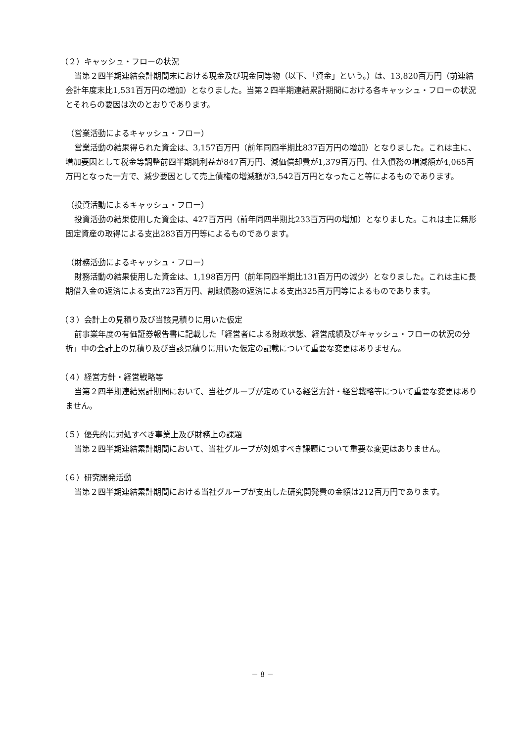（２）キャッシュ・フローの状況
当第２四半期連結会計期間末における現金及び現金同等物（以下、「資金」という。）は、13,820百万円（前連結会計年度末比1,531百万円の増加）となりました。当第２四半期連結累計期間における各キャッシュ・フローの状況とそれらの要因は次のとおりであります。
（営業活動によるキャッシュ・フロー）
営業活動の結果得られた資金は、3,157百万円（前年同四半期比837百万円の増加）となりました。これは主に、増加要因として税金等調整前四半期純利益が847百万円、減価償却費が1,379百万円、仕入債務の増減額が4,065百万円となった一方で、減少要因として売上債権の増減額が3,542百万円となったこと等によるものであります。
（投資活動によるキャッシュ・フロー）
投資活動の結果使用した資金は、427百万円（前年同四半期比233百万円の増加）となりました。これは主に無形固定資産の取得による支出283百万円等によるものであります。
（財務活動によるキャッシュ・フロー）
財務活動の結果使用した資金は、1,198百万円（前年同四半期比131百万円の減少）となりました。これは主に長期借入金の返済による支出723百万円、割賦債務の返済による支出325百万円等によるものであります。
（３）会計上の見積り及び当該見積りに用いた仮定
前事業年度の有価証券報告書に記載した「経営者による財政状態、経営成績及びキャッシュ・フローの状況の分析」中の会計上の見積り及び当該見積りに用いた仮定の記載について重要な変更はありません。
（４）経営方針・経営戦略等
当第２四半期連結累計期間において、当社グループが定めている経営方針・経営戦略等について重要な変更はありません。
（５）優先的に対処すべき事業上及び財務上の課題
当第２四半期連結累計期間において、当社グループが対処すべき課題について重要な変更はありません。
（６）研究開発活動
当第２四半期連結累計期間における当社グループが支出した研究開発費の金額は212百万円であります。
－ 8 －